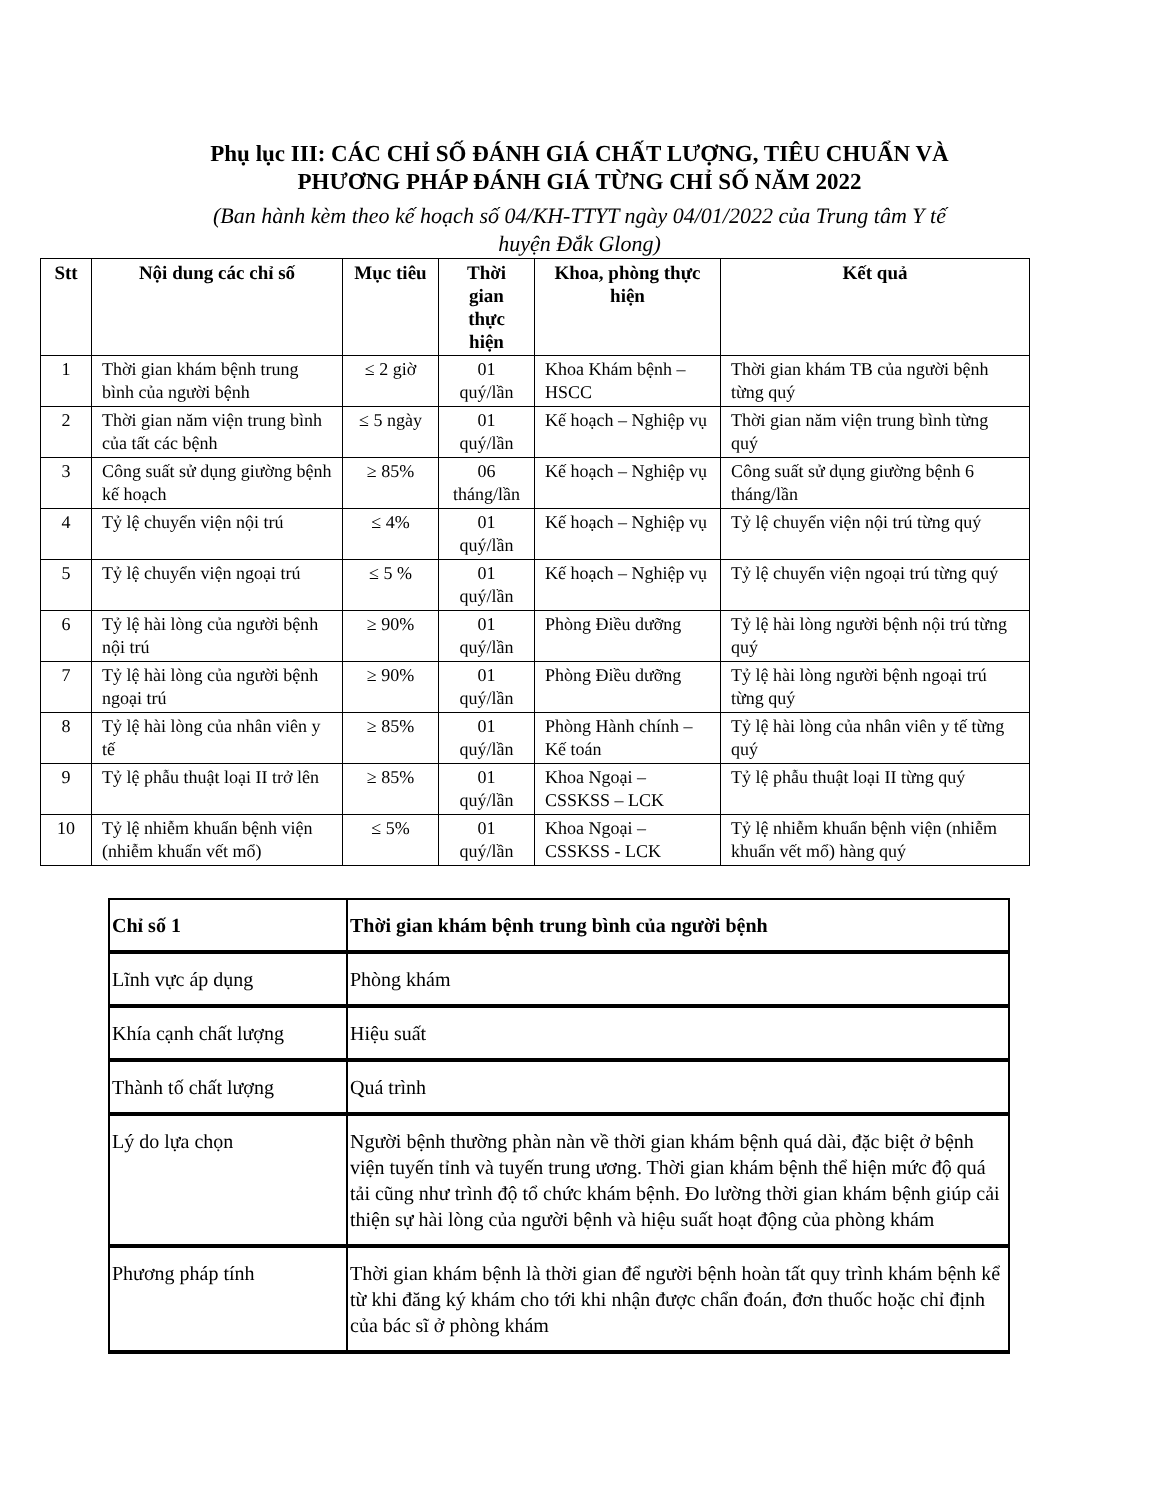Phụ lục III: CÁC CHỈ SỐ ĐÁNH GIÁ CHẤT LƯỢNG, TIÊU CHUẨN VÀ
PHƯƠNG PHÁP ĐÁNH GIÁ TỪNG CHỈ SỐ NĂM 2022
(Ban hành kèm theo kế hoạch số 04/KH-TTYT ngày 04/01/2022 của Trung tâm Y tế
huyện Đắk Glong)
| Stt | Nội dung các chỉ số | Mục tiêu | Thời gian thực hiện | Khoa, phòng thực hiện | Kết quả |
| --- | --- | --- | --- | --- | --- |
| 1 | Thời gian khám bệnh trung bình của người bệnh | ≤ 2 giờ | 01 quý/lần | Khoa Khám bệnh – HSCC | Thời gian khám TB của người bệnh từng quý |
| 2 | Thời gian năm viện trung bình của tất các bệnh | ≤ 5 ngày | 01 quý/lần | Kế hoạch – Nghiệp vụ | Thời gian năm viện trung bình từng quý |
| 3 | Công suất sử dụng giường bệnh kế hoạch | ≥ 85% | 06 tháng/lần | Kế hoạch – Nghiệp vụ | Công suất sử dụng giường bệnh 6 tháng/lần |
| 4 | Tỷ lệ chuyển viện nội trú | ≤ 4% | 01 quý/lần | Kế hoạch – Nghiệp vụ | Tỷ lệ chuyển viện nội trú từng quý |
| 5 | Tỷ lệ chuyển viện ngoại trú | ≤ 5 % | 01 quý/lần | Kế hoạch – Nghiệp vụ | Tỷ lệ chuyển viện ngoại trú từng quý |
| 6 | Tỷ lệ hài lòng của người bệnh nội trú | ≥ 90% | 01 quý/lần | Phòng Điều dưỡng | Tỷ lệ hài lòng người bệnh nội trú từng quý |
| 7 | Tỷ lệ hài lòng của người bệnh ngoại trú | ≥ 90% | 01 quý/lần | Phòng Điều dưỡng | Tỷ lệ hài lòng người bệnh ngoại trú từng quý |
| 8 | Tỷ lệ hài lòng của nhân viên y tế | ≥ 85% | 01 quý/lần | Phòng Hành chính – Kế toán | Tỷ lệ hài lòng của nhân viên y tế từng quý |
| 9 | Tỷ lệ phẫu thuật loại II trở lên | ≥ 85% | 01 quý/lần | Khoa Ngoại – CSSKSS – LCK | Tỷ lệ phẫu thuật loại II từng quý |
| 10 | Tỷ lệ nhiễm khuẩn bệnh viện (nhiễm khuẩn vết mổ) | ≤ 5% | 01 quý/lần | Khoa Ngoại – CSSKSS - LCK | Tỷ lệ nhiễm khuẩn bệnh viện (nhiễm khuẩn vết mổ) hàng quý |
| Chỉ số 1 | Thời gian khám bệnh trung bình của người bệnh |
| Lĩnh vực áp dụng | Phòng khám |
| Khía cạnh chất lượng | Hiệu suất |
| Thành tố chất lượng | Quá trình |
| Lý do lựa chọn | Người bệnh thường phàn nàn về thời gian khám bệnh quá dài, đặc biệt ở bệnh viện tuyến tỉnh và tuyến trung ương. Thời gian khám bệnh thể hiện mức độ quá tải cũng như trình độ tổ chức khám bệnh. Đo lường thời gian khám bệnh giúp cải thiện sự hài lòng của người bệnh và hiệu suất hoạt động của phòng khám |
| Phương pháp tính | Thời gian khám bệnh là thời gian để người bệnh hoàn tất quy trình khám bệnh kể từ khi đăng ký khám cho tới khi nhận được chẩn đoán, đơn thuốc hoặc chỉ định của bác sĩ ở phòng khám |